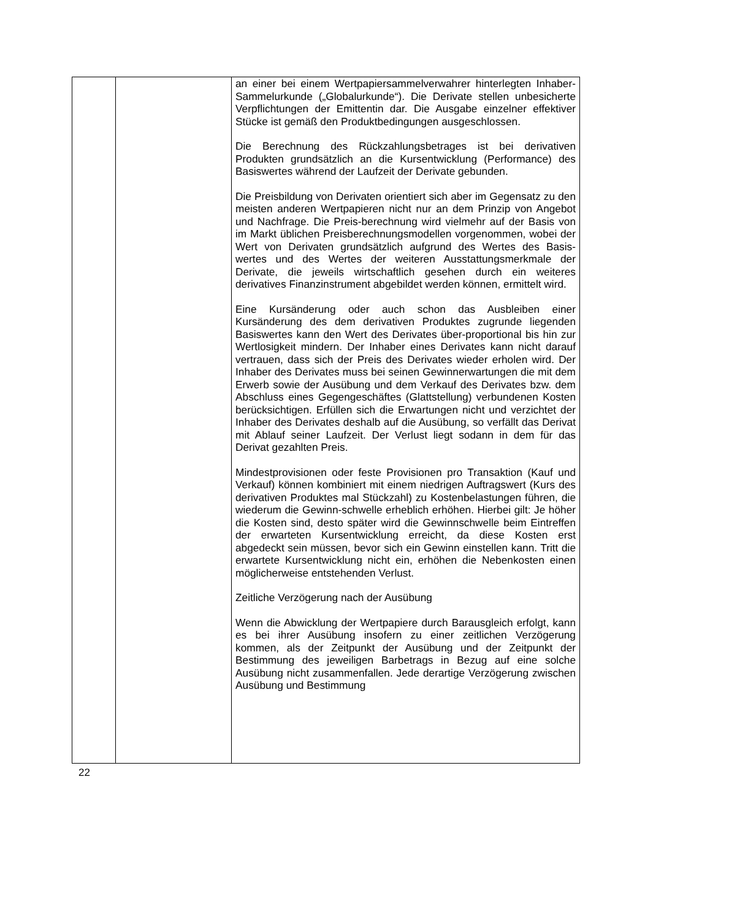| | | an einer bei einem Wertpapiersammelverwahrer hinterlegten Inhaber-Sammelurkunde („Globalurkunde“). Die Derivate stellen unbesicherte Verpflichtungen der Emittentin dar. Die Ausgabe einzelner effektiver Stücke ist gemäß den Produktbedingungen ausgeschlossen. Die Berechnung des Rückzahlungsbetrages ist bei derivativen Produkten grundsätzlich an die Kursentwicklung (Performance) des Basiswertes während der Laufzeit der Derivate gebunden. Die Preisbildung von Derivaten orientiert sich aber im Gegensatz zu den meisten anderen Wertpapieren nicht nur an dem Prinzip von Angebot und Nachfrage. Die Preis-berechnung wird vielmehr auf der Basis von im Markt üblichen Preisberechnungsmodellen vorgenommen, wobei der Wert von Derivaten grundsätzlich aufgrund des Wertes des Basis-wertes und des Wertes der weiteren Ausstattungsmerkmale der Derivate, die jeweils wirtschaftlich gesehen durch ein weiteres derivatives Finanzinstrument abgebildet werden können, ermittelt wird. Eine Kursänderung oder auch schon das Ausbleiben einer Kursänderung des dem derivativen Produktes zugrunde liegenden Basiswertes kann den Wert des Derivates über-proportional bis hin zur Wertlosigkeit mindern. Der Inhaber eines Derivates kann nicht darauf vertrauen, dass sich der Preis des Derivates wieder erholen wird. Der Inhaber des Derivates muss bei seinen Gewinnerwartungen die mit dem Erwerb sowie der Ausübung und dem Verkauf des Derivates bzw. dem Abschluss eines Gegengeschäftes (Glattstellung) verbundenen Kosten berücksichtigen. Erfüllen sich die Erwartungen nicht und verzichtet der Inhaber des Derivates deshalb auf die Ausübung, so verfällt das Derivat mit Ablauf seiner Laufzeit. Der Verlust liegt sodann in dem für das Derivat gezahlten Preis. Mindestprovisionen oder feste Provisionen pro Transaktion (Kauf und Verkauf) können kombiniert mit einem niedrigen Auftragswert (Kurs des derivativen Produktes mal Stückzahl) zu Kostenbelastungen führen, die wiederum die Gewinn-schwelle erheblich erhöhen. Hierbei gilt: Je höher die Kosten sind, desto später wird die Gewinnschwelle beim Eintreffen der erwarteten Kursentwicklung erreicht, da diese Kosten erst abgedeckt sein müssen, bevor sich ein Gewinn einstellen kann. Tritt die erwartete Kursentwicklung nicht ein, erhöhen die Nebenkosten einen möglicherweise entstehenden Verlust. Zeitliche Verzögerung nach der Ausübung Wenn die Abwicklung der Wertpapiere durch Barausgleich erfolgt, kann es bei ihrer Ausübung insofern zu einer zeitlichen Verzögerung kommen, als der Zeitpunkt der Ausübung und der Zeitpunkt der Bestimmung des jeweiligen Barbetrags in Bezug auf eine solche Ausübung nicht zusammenfallen. Jede derartige Verzögerung zwischen Ausübung und Bestimmung |
22